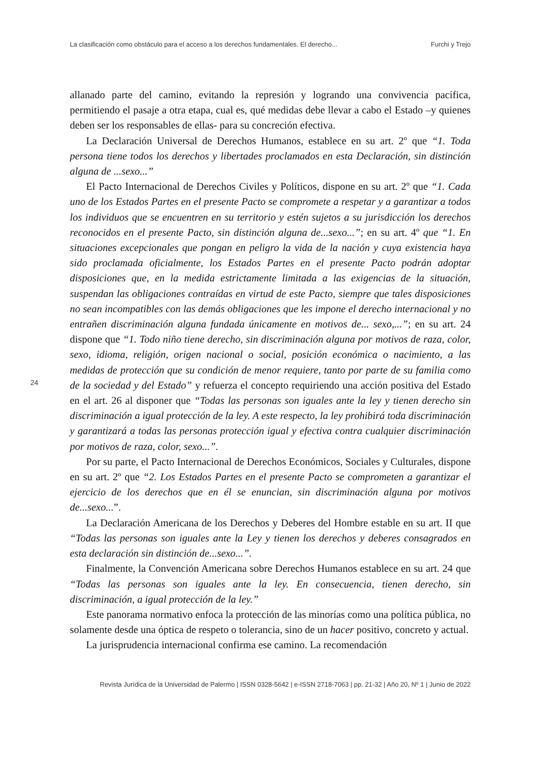La clasificación como obstáculo para el acceso a los derechos fundamentales. El derecho... Furchi y Trejo
allanado parte del camino, evitando la represión y logrando una convivencia pacífica, permitiendo el pasaje a otra etapa, cual es, qué medidas debe llevar a cabo el Estado –y quienes deben ser los responsables de ellas- para su concreción efectiva.
La Declaración Universal de Derechos Humanos, establece en su art. 2º que “1. Toda persona tiene todos los derechos y libertades proclamados en esta Declaración, sin distinción alguna de ...sexo...”
El Pacto Internacional de Derechos Civiles y Políticos, dispone en su art. 2º que “1. Cada uno de los Estados Partes en el presente Pacto se compromete a respetar y a garantizar a todos los individuos que se encuentren en su territorio y estén sujetos a su jurisdicción los derechos reconocidos en el presente Pacto, sin distinción alguna de...sexo...”; en su art. 4º que “1. En situaciones excepcionales que pongan en peligro la vida de la nación y cuya existencia haya sido proclamada oficialmente, los Estados Partes en el presente Pacto podrán adoptar disposiciones que, en la medida estrictamente limitada a las exigencias de la situación, suspendan las obligaciones contraídas en virtud de este Pacto, siempre que tales disposiciones no sean incompatibles con las demás obligaciones que les impone el derecho internacional y no entrañen discriminación alguna fundada únicamente en motivos de... sexo,...”; en su art. 24 dispone que “1. Todo niño tiene derecho, sin discriminación alguna por motivos de raza, color, sexo, idioma, religión, origen nacional o social, posición económica o nacimiento, a las medidas de protección que su condición de menor requiere, tanto por parte de su familia como de la sociedad y del Estado” y refuerza el concepto requiriendo una acción positiva del Estado en el art. 26 al disponer que “Todas las personas son iguales ante la ley y tienen derecho sin discriminación a igual protección de la ley. A este respecto, la ley prohibirá toda discriminación y garantizará a todas las personas protección igual y efectiva contra cualquier discriminación por motivos de raza, color, sexo...”.
Por su parte, el Pacto Internacional de Derechos Económicos, Sociales y Culturales, dispone en su art. 2º que “2. Los Estados Partes en el presente Pacto se comprometen a garantizar el ejercicio de los derechos que en él se enuncian, sin discriminación alguna por motivos de...sexo...”.
La Declaración Americana de los Derechos y Deberes del Hombre estable en su art. II que “Todas las personas son iguales ante la Ley y tienen los derechos y deberes consagrados en esta declaración sin distinción de...sexo...”.
Finalmente, la Convención Americana sobre Derechos Humanos establece en su art. 24 que “Todas las personas son iguales ante la ley. En consecuencia, tienen derecho, sin discriminación, a igual protección de la ley.”
Este panorama normativo enfoca la protección de las minorías como una política pública, no solamente desde una óptica de respeto o tolerancia, sino de un hacer positivo, concreto y actual.
La jurisprudencia internacional confirma ese camino. La recomendación
24
Revista Jurídica de la Universidad de Palermo | ISSN 0328-5642 | e-ISSN 2718-7063 | pp. 21-32 | Año 20, Nº 1 | Junio de 2022